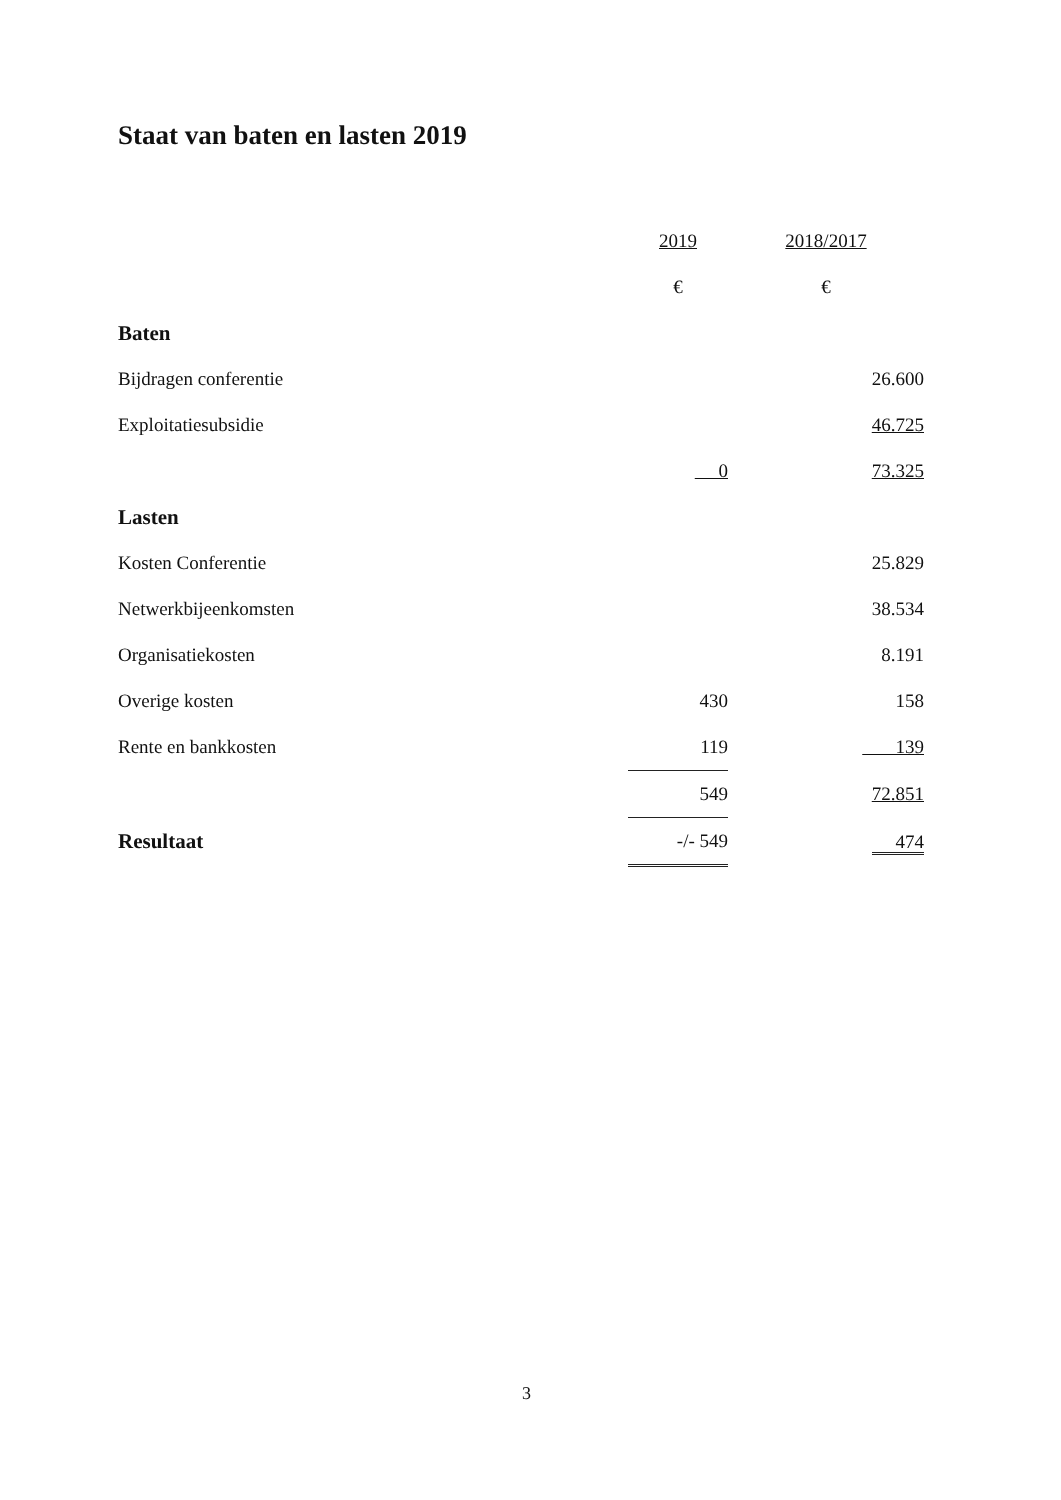Staat van baten en lasten 2019
| | 2019 | 2018/2017 |
| | € | € |
| Baten | | |
| Bijdragen conferentie | | 26.600 |
| Exploitatiesubsidie | | 46.725 |
| | 0 | 73.325 |
| Lasten | | |
| Kosten Conferentie | | 25.829 |
| Netwerkbijeenkomsten | | 38.534 |
| Organisatiekosten | | 8.191 |
| Overige kosten | 430 | 158 |
| Rente en bankkosten | 119 | 139 |
| | 549 | 72.851 |
| Resultaat | -/- 549 | 474 |
3